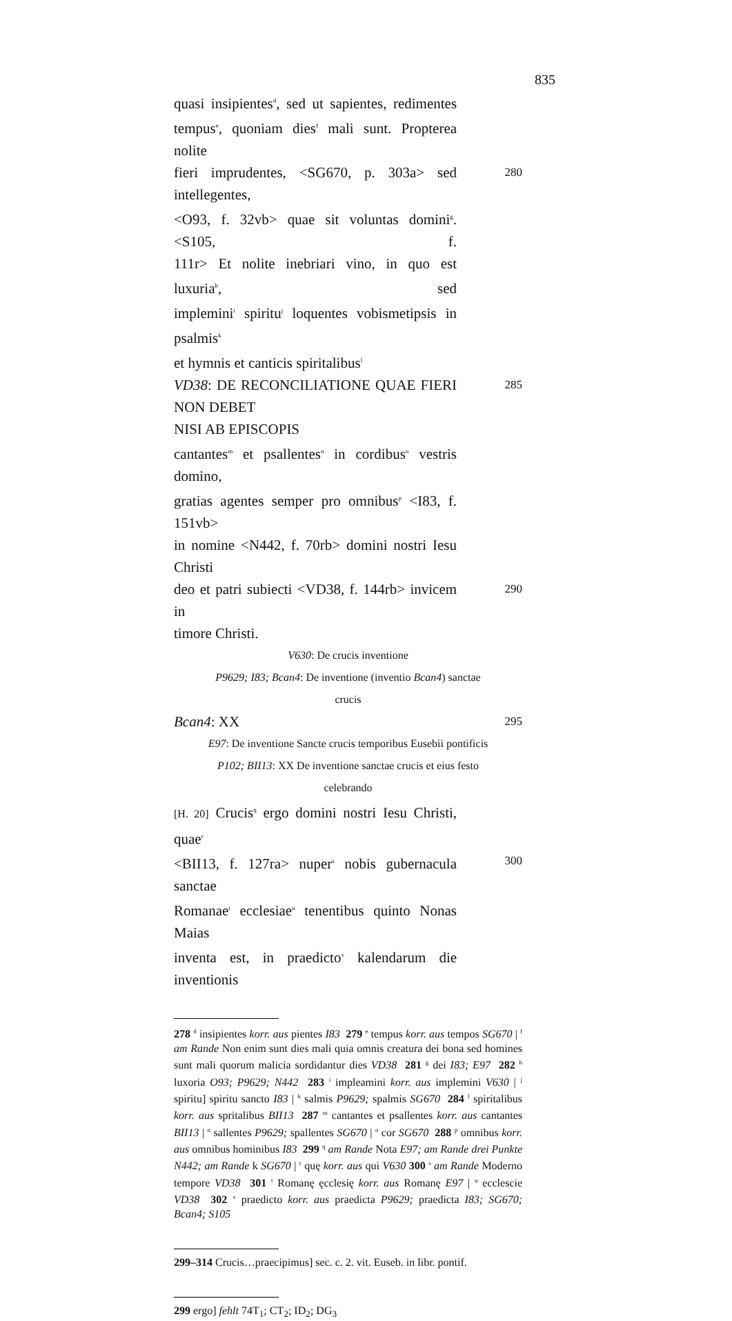835
quasi insipientes<sup>d</sup>, sed ut sapientes, redimentes
tempus<sup>e</sup>, quoniam dies<sup>f</sup> mali sunt. Propterea nolite
fieri imprudentes, <SG670, p. 303a> sed intellegentes,
280
<O93, f. 32vb> quae sit voluntas domini<sup>g</sup>. <S105, f.
111r> Et nolite inebriari vino, in quo est luxuria<sup>h</sup>, sed
implemini<sup>i</sup> spiritu<sup>j</sup> loquentes vobismetipsis in psalmis<sup>k</sup>
et hymnis et canticis spiritalibus<sup>l</sup>
VD38: DE RECONCILIATIONE QUAE FIERI NON DEBET
NISI AB EPISCOPIS
285
cantantes<sup>m</sup> et psallentes<sup>n</sup> in cordibus<sup>o</sup> vestris domino,
gratias agentes semper pro omnibus<sup>p</sup> <I83, f. 151vb>
in nomine <N442, f. 70rb> domini nostri Iesu Christi
deo et patri subiecti <VD38, f. 144rb> invicem in
290
timore Christi.
V630: De crucis inventione
P9629; I83; Bcan4: De inventione (inventio Bcan4) sanctae
crucis
Bcan4: XX
295
E97: De inventione Sancte crucis temporibus Eusebii pontificis
P102; BII13: XX De inventione sanctae crucis et eius festo
celebrando
[H. 20] Crucis<sup>q</sup> ergo domini nostri Iesu Christi, quae<sup>r</sup>
<BII13, f. 127ra> nuper<sup>s</sup> nobis gubernacula sanctae
300
Romanae<sup>t</sup> ecclesiae<sup>u</sup> tenentibus quinto Nonas Maias
inventa est, in praedicto<sup>v</sup> kalendarum die inventionis
278 <sup>d</sup> insipientes korr. aus pientes I83 279 <sup>e</sup> tempus korr. aus tempos SG670 | <sup>f</sup> am Rande Non enim sunt dies mali quia omnis creatura dei bona sed homines sunt mali quorum malicia sordidantur dies VD38 281 <sup>g</sup> dei I83; E97 282 <sup>h</sup> luxoria O93; P9629; N442 283 <sup>i</sup> impleamini korr. aus implemini V630 | <sup>j</sup> spiritu] spiritu sancto I83 | <sup>k</sup> salmis P9629; spalmis SG670 284 <sup>l</sup> spiritalibus korr. aus spritalibus BII13 287 <sup>m</sup> cantantes et psallentes korr. aus cantantes BII13 | <sup>n</sup> sallentes P9629; spallentes SG670 | <sup>o</sup> cor SG670 288 <sup>p</sup> omnibus korr. aus omnibus hominibus I83 299 <sup>q</sup> am Rande Nota E97; am Rande drei Punkte N442; am Rande k SG670 | <sup>r</sup> quę korr. aus qui V630 300 <sup>s</sup> am Rande Moderno tempore VD38 301 <sup>t</sup> Romanę ęcclesię korr. aus Romanę E97 | <sup>u</sup> ecclescie VD38 302 <sup>v</sup> praedicto korr. aus praedicta P9629; praedicta I83; SG670; Bcan4; S105
299–314 Crucis…praecipimus] sec. c. 2. vit. Euseb. in libr. pontif.
299 ergo] fehlt 74T<sub>1</sub>; CT<sub>2</sub>; ID<sub>2</sub>; DG<sub>3</sub>